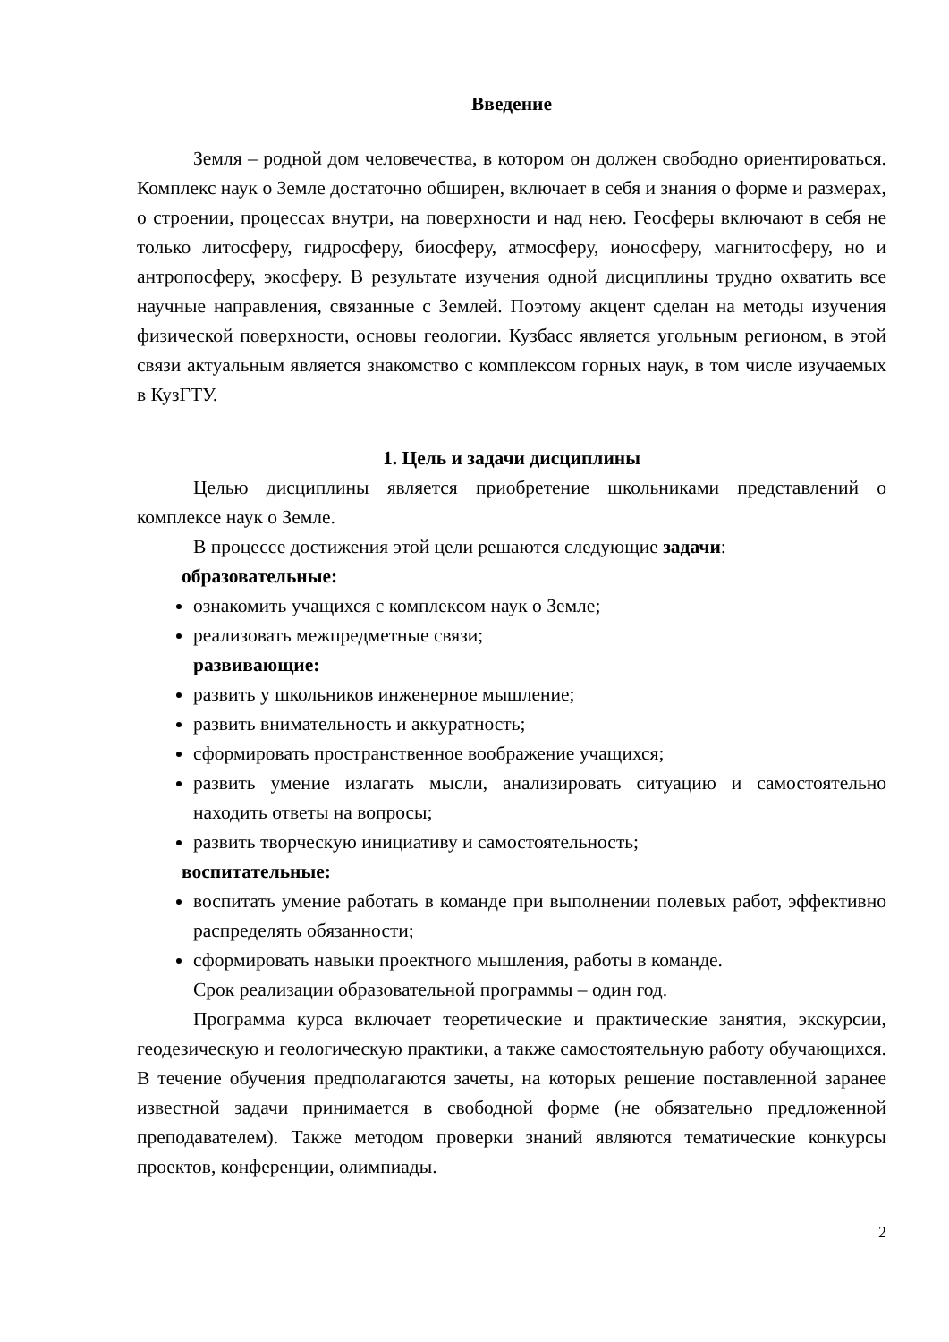Введение
Земля – родной дом человечества, в котором он должен свободно ориентироваться. Комплекс наук о Земле достаточно обширен, включает в себя и знания о форме и размерах, о строении, процессах внутри, на поверхности и над нею. Геосферы включают в себя не только литосферу, гидросферу, биосферу, атмосферу, ионосферу, магнитосферу, но и антропосферу, экосферу. В результате изучения одной дисциплины трудно охватить все научные направления, связанные с Землей. Поэтому акцент сделан на методы изучения физической поверхности, основы геологии. Кузбасс является угольным регионом, в этой связи актуальным является знакомство с комплексом горных наук, в том числе изучаемых в КузГТУ.
1. Цель и задачи дисциплины
Целью дисциплины является приобретение школьниками представлений о комплексе наук о Земле.
В процессе достижения этой цели решаются следующие задачи:
образовательные:
ознакомить учащихся с комплексом наук о Земле;
реализовать межпредметные связи;
развивающие:
развить у школьников инженерное мышление;
развить внимательность и аккуратность;
сформировать пространственное воображение учащихся;
развить умение излагать мысли, анализировать ситуацию и самостоятельно находить ответы на вопросы;
развить творческую инициативу и самостоятельность;
воспитательные:
воспитать умение работать в команде при выполнении полевых работ, эффективно распределять обязанности;
сформировать навыки проектного мышления, работы в команде.
Срок реализации образовательной программы – один год.
Программа курса включает теоретические и практические занятия, экскурсии, геодезическую и геологическую практики, а также самостоятельную работу обучающихся. В течение обучения предполагаются зачеты, на которых решение поставленной заранее известной задачи принимается в свободной форме (не обязательно предложенной преподавателем). Также методом проверки знаний являются тематические конкурсы проектов, конференции, олимпиады.
2